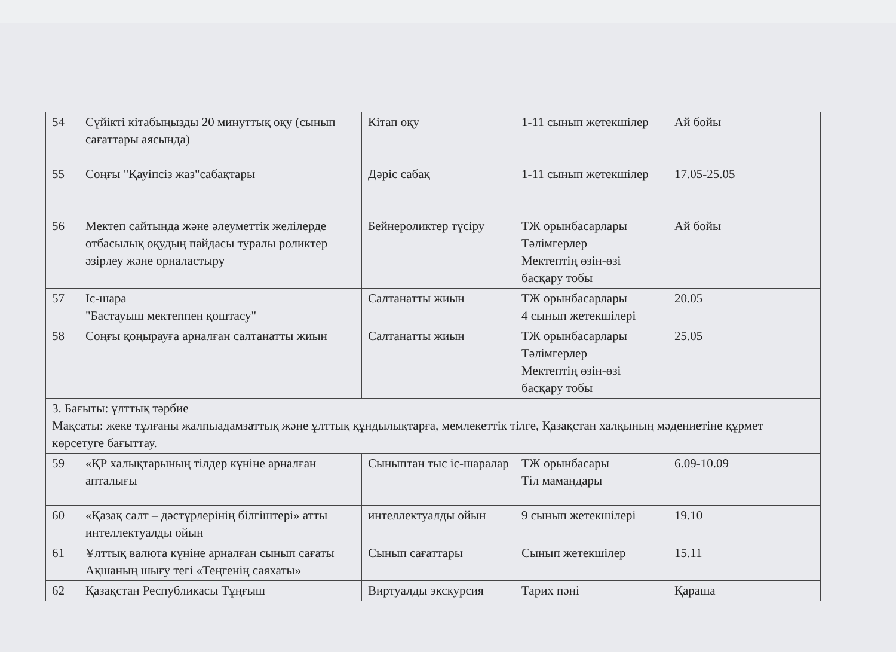| 54 | Сүйікті кітабыңызды 20 минуттық оқу (сынып сағаттары аясында) | Кітап оқу | 1-11 сынып жетекшілер | Ай бойы |
| 55 | Соңғы "Қауіпсіз жаз"сабақтары | Дәріс сабақ | 1-11 сынып жетекшілер | 17.05-25.05 |
| 56 | Мектеп сайтында және әлеуметтік желілерде отбасылық оқудың пайдасы туралы роликтер әзірлеу және орналастыру | Бейнероликтер түсіру | ТЖ орынбасарлары Тәлімгерлер Мектептің өзін-өзі басқару тобы | Ай бойы |
| 57 | Іс-шара "Бастауыш мектеппен қоштасу" | Салтанатты жиын | ТЖ орынбасарлары 4 сынып жетекшілері | 20.05 |
| 58 | Соңғы қоңырауға арналған салтанатты жиын | Салтанатты жиын | ТЖ орынбасарлары Тәлімгерлер Мектептің өзін-өзі басқару тобы | 25.05 |
| 3. Бағыты: ұлттық тәрбие Мақсаты: жеке тұлғаны жалпыадамзаттық және ұлттық құндылықтарға, мемлекеттік тілге, Қазақстан халқының мәдениетіне құрмет көрсетуге бағыттау. | | | | |
| 59 | «ҚР халықтарының тілдер күніне арналған апталығы | Сыныптан тыс іс-шаралар | ТЖ орынбасары Тіл мамандары | 6.09-10.09 |
| 60 | «Қазақ салт – дәстүрлерінің білгіштері» атты интеллектуалды ойын | интеллектуалды ойын | 9 сынып жетекшілері | 19.10 |
| 61 | Ұлттық валюта күніне арналған сынып сағаты Ақшаның шығу тегі «Теңгенің саяхаты» | Сынып сағаттары | Сынып жетекшілер | 15.11 |
| 62 | Қазақстан Республикасы Тұңғыш | Виртуалды экскурсия | Тарих пәні | Қараша |